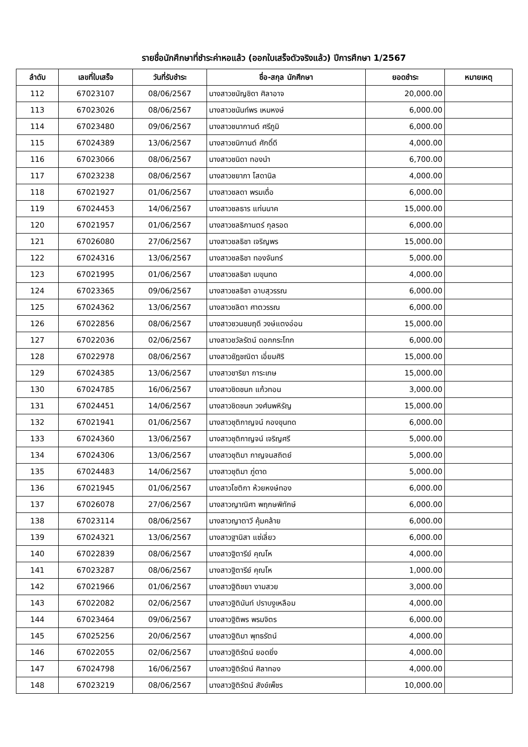รายชื่อนักศึกษาที่ชำระค่าหอแล้ว (ออกใบเสร็จตัวจริงแล้ว) ปีการศึกษา 1/2567
| ลำดับ | เลขที่ใบเสร็จ | วันที่รับชำระ | ชื่อ-สกุล นักศึกษา | ยอดชำระ | หมายเหตุ |
| --- | --- | --- | --- | --- | --- |
| 112 | 67023107 | 08/06/2567 | นางสาวชนัญชิดา ศิลาอาจ | 20,000.00 | |
| 113 | 67023026 | 08/06/2567 | นางสาวชนันท์พร เหมหงษ์ | 6,000.00 | |
| 114 | 67023480 | 09/06/2567 | นางสาวชนากานต์ ศรีภูมิ | 6,000.00 | |
| 115 | 67024389 | 13/06/2567 | นางสาวชนิกานต์ ศักดิ์ดี | 4,000.00 | |
| 116 | 67023066 | 08/06/2567 | นางสาวชนิดา ทองนำ | 6,700.00 | |
| 117 | 67023238 | 08/06/2567 | นางสาวชยาภา โสดานิล | 4,000.00 | |
| 118 | 67021927 | 01/06/2567 | นางสาวชลดา พรมเดื่อ | 6,000.00 | |
| 119 | 67024453 | 14/06/2567 | นางสาวชลธาร แท่นนาค | 15,000.00 | |
| 120 | 67021957 | 01/06/2567 | นางสาวชลธิกานตร์ กุลรอด | 6,000.00 | |
| 121 | 67026080 | 27/06/2567 | นางสาวชลธิชา เจริญพร | 15,000.00 | |
| 122 | 67024316 | 13/06/2567 | นางสาวชลธิชา ทองจันทร์ | 5,000.00 | |
| 123 | 67021995 | 01/06/2567 | นางสาวชลธิชา เบขุนทด | 4,000.00 | |
| 124 | 67023365 | 09/06/2567 | นางสาวชลธิชา อาบสุวรรณ | 6,000.00 | |
| 125 | 67024362 | 13/06/2567 | นางสาวชลิตา ศาตวรรณ | 6,000.00 | |
| 126 | 67022856 | 08/06/2567 | นางสาวชวนชมฤดี วงษ์แตงอ่อน | 15,000.00 | |
| 127 | 67022036 | 02/06/2567 | นางสาวชวัลรัตน์ ดอกกระโทก | 6,000.00 | |
| 128 | 67022978 | 08/06/2567 | นางสาวชัฎชณิดา เอี่ยมศิริ | 15,000.00 | |
| 129 | 67024385 | 13/06/2567 | นางสาวชาริยา การะเกษ | 15,000.00 | |
| 130 | 67024785 | 16/06/2567 | นางสาวชิดชนก แก้วทอน | 3,000.00 | |
| 131 | 67024451 | 14/06/2567 | นางสาวชิดชนก วงศ์นพหิรัญ | 15,000.00 | |
| 132 | 67021941 | 01/06/2567 | นางสาวชุติกาญจน์ กองขุนทด | 6,000.00 | |
| 133 | 67024360 | 13/06/2567 | นางสาวชุติกาญจน์ เจริญศรี | 5,000.00 | |
| 134 | 67024306 | 13/06/2567 | นางสาวชุติมา กาญจนสถิตย์ | 5,000.00 | |
| 135 | 67024483 | 14/06/2567 | นางสาวชุติมา ภู่ดาด | 5,000.00 | |
| 136 | 67021945 | 01/06/2567 | นางสาวโชติกา ห้วยหงษ์ทอง | 6,000.00 | |
| 137 | 67026078 | 27/06/2567 | นางสาวญาณิศา พฤกษพิทักษ์ | 6,000.00 | |
| 138 | 67023114 | 08/06/2567 | นางสาวญาตาวี คุ้มคล้าย | 6,000.00 | |
| 139 | 67024321 | 13/06/2567 | นางสาวฐานิสา แซ่เลี่ยว | 6,000.00 | |
| 140 | 67022839 | 08/06/2567 | นางสาวฐิตารีย์ คุณโห | 4,000.00 | |
| 141 | 67023287 | 08/06/2567 | นางสาวฐิตารีย์ คุณโห | 1,000.00 | |
| 142 | 67021966 | 01/06/2567 | นางสาวฐิติชยา งามสวย | 3,000.00 | |
| 143 | 67022082 | 02/06/2567 | นางสาวฐิตินันท์ ปราบงูเหลือม | 4,000.00 | |
| 144 | 67023464 | 09/06/2567 | นางสาวฐิติพร พรมจิตร | 6,000.00 | |
| 145 | 67025256 | 20/06/2567 | นางสาวฐิติมา พุทธรัตน์ | 4,000.00 | |
| 146 | 67022055 | 02/06/2567 | นางสาวฐิติรัตน์ ยอดยิ่ง | 4,000.00 | |
| 147 | 67024798 | 16/06/2567 | นางสาวฐิติรัตน์ ศิลาทอง | 4,000.00 | |
| 148 | 67023219 | 08/06/2567 | นางสาวฐิติรัตน์ สังข์เพ็ชร | 10,000.00 | |